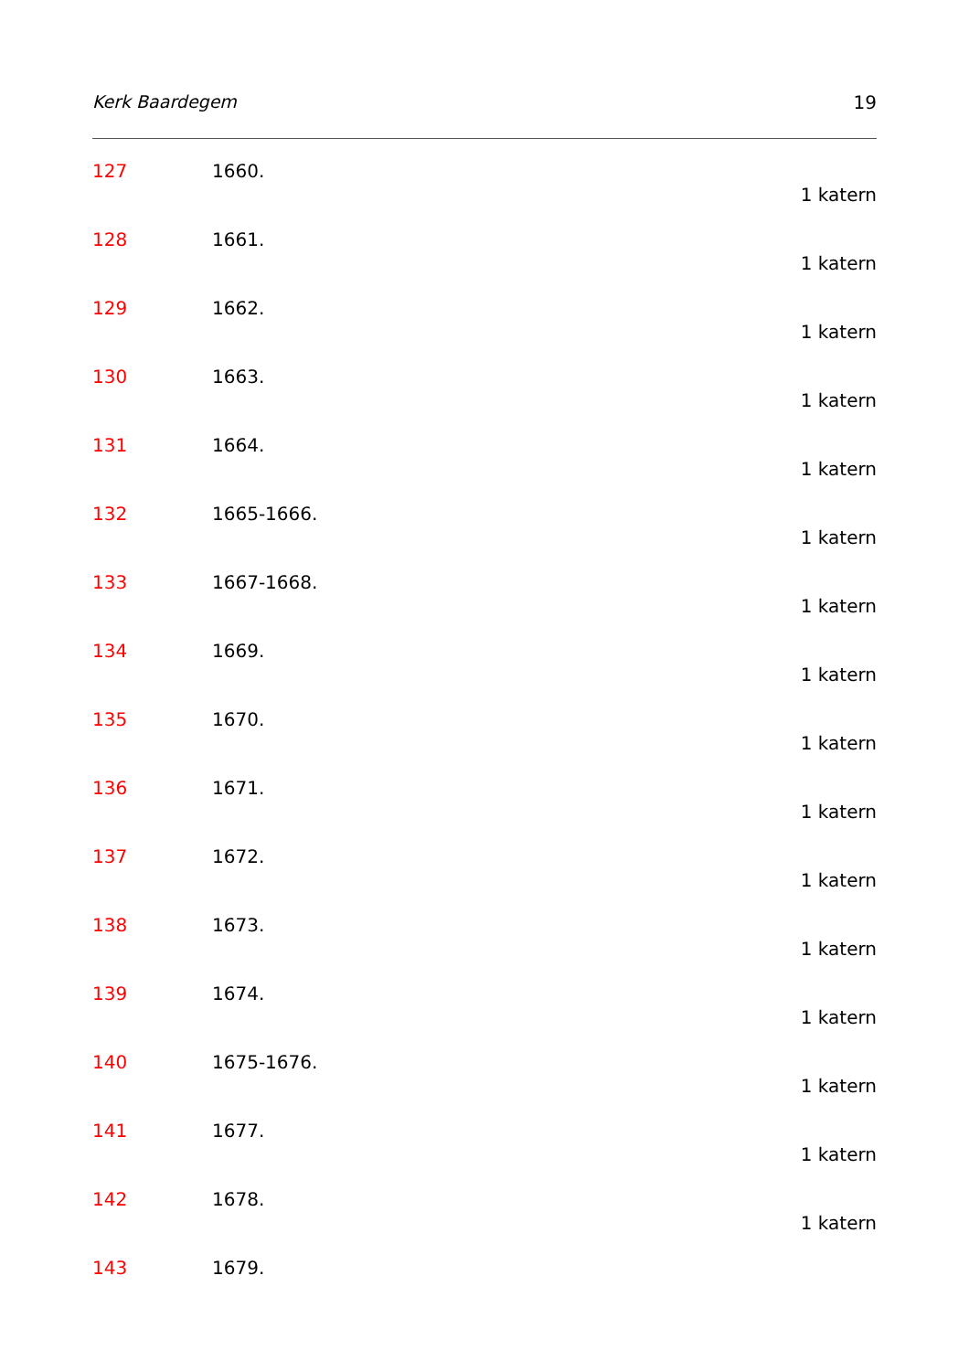Kerk Baardegem 19
127 1660.
1 katern
128 1661.
1 katern
129 1662.
1 katern
130 1663.
1 katern
131 1664.
1 katern
132 1665-1666.
1 katern
133 1667-1668.
1 katern
134 1669.
1 katern
135 1670.
1 katern
136 1671.
1 katern
137 1672.
1 katern
138 1673.
1 katern
139 1674.
1 katern
140 1675-1676.
1 katern
141 1677.
1 katern
142 1678.
1 katern
143 1679.